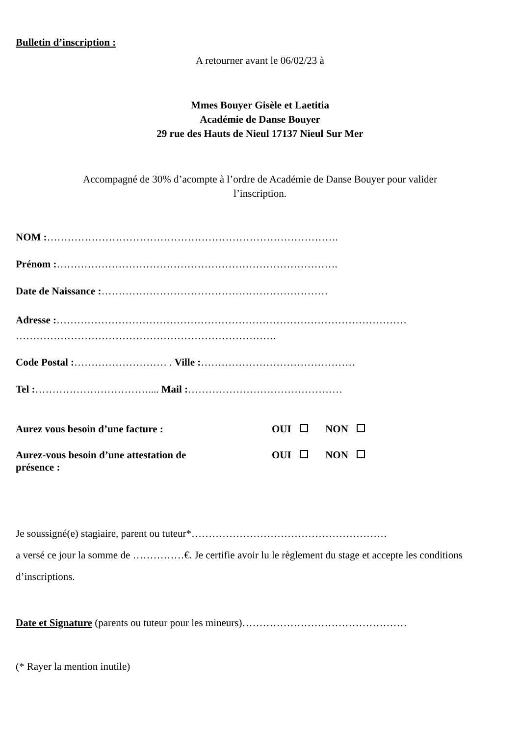Bulletin d’inscription :
A retourner avant le 06/02/23 à
Mmes Bouyer Gisèle et Laetitia
Académie de Danse Bouyer
29 rue des Hauts de Nieul 17137 Nieul Sur Mer
Accompagné de 30% d’acompte à l’ordre de Académie de Danse Bouyer pour valider
l’inscription.
NOM :………………………………………………………………………….
Prénom :……………………………………………………………………….
Date de Naissance :…………………………………………………………
Adresse :…………………………………………………………………………………………
………………………………………………………………….
Code Postal :……………………… . Ville :………………………………………
Tel :…………………………….... Mail :………………………………………
Aurez vous besoin d’une facture : OUI NON
Aurez-vous besoin d’une attestation de
présence :
OUI NON
Je soussigné(e) stagiaire, parent ou tuteur*…………………………………………………
a versé ce jour la somme de ……………€. Je certifie avoir lu le règlement du stage et accepte les conditions d’inscriptions.
Date et Signature (parents ou tuteur pour les mineurs)…………………………………………
(* Rayer la mention inutile)